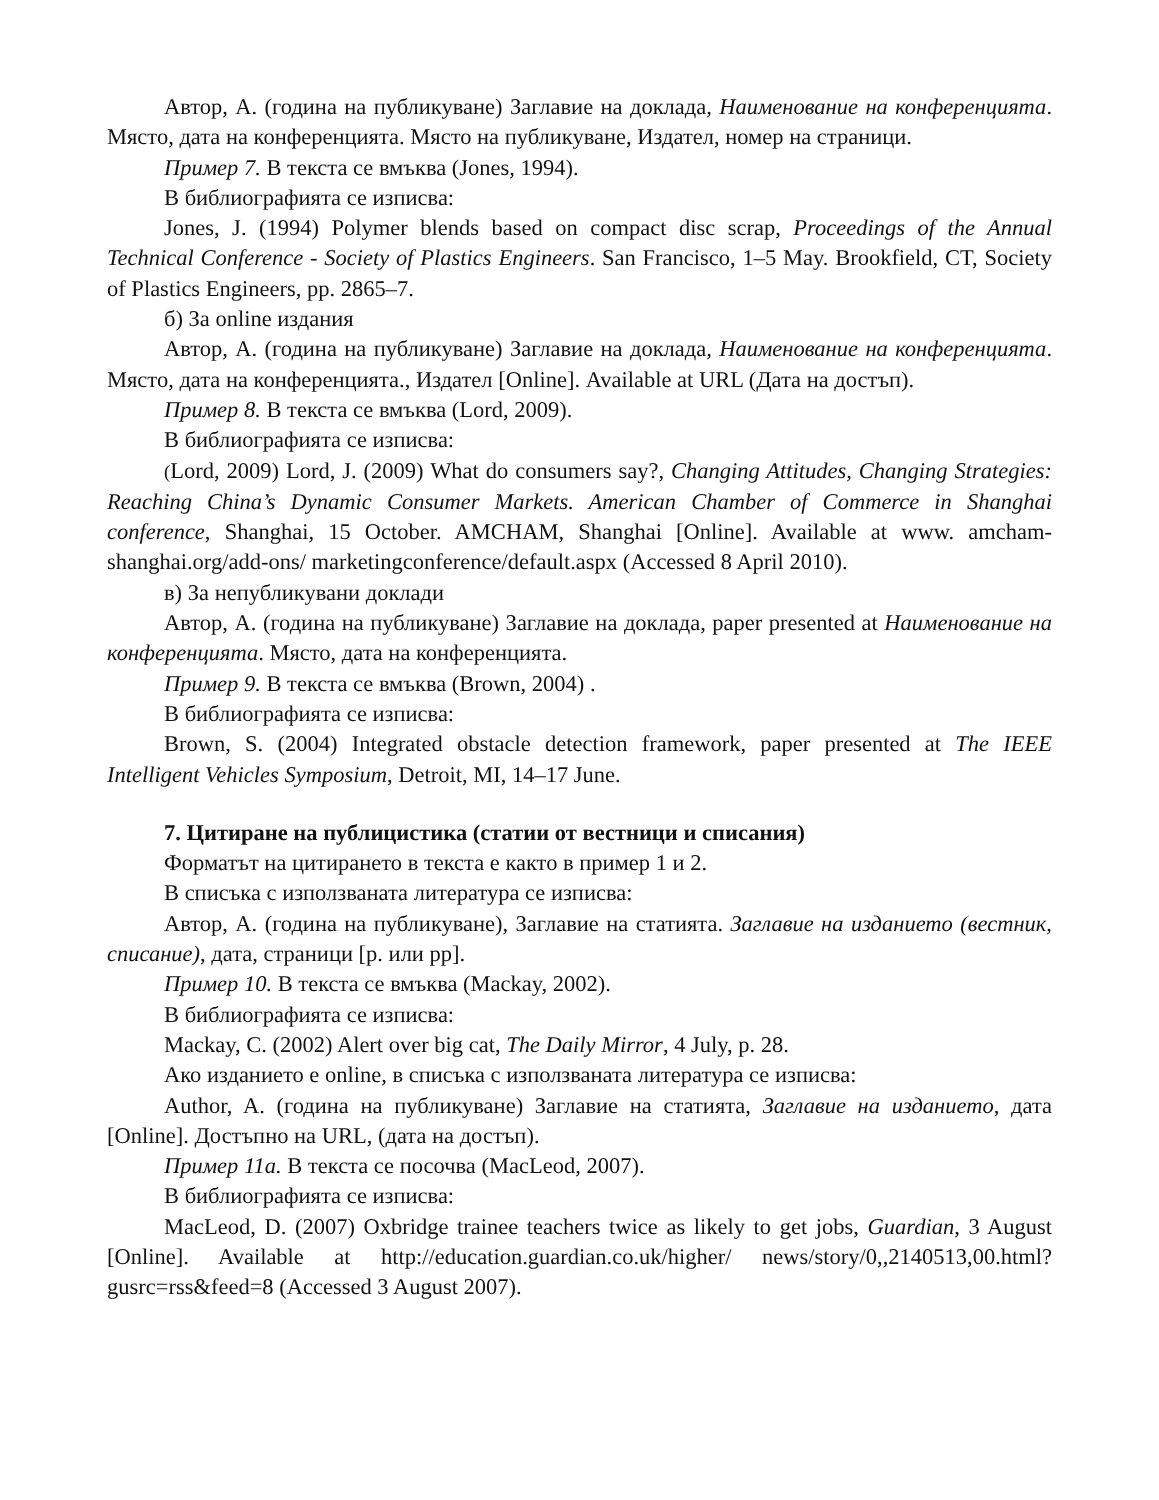Автор, А. (година на публикуване) Заглавие на доклада, Наименование на конференцията. Място, дата на конференцията. Място на публикуване, Издател, номер на страници.
Пример 7. В текста се вмъква (Jones, 1994).
В библиографията се изписва:
Jones, J. (1994) Polymer blends based on compact disc scrap, Proceedings of the Annual Technical Conference - Society of Plastics Engineers. San Francisco, 1–5 May. Brookfield, CT, Society of Plastics Engineers, pp. 2865–7.
б) За online издания
Автор, А. (година на публикуване) Заглавие на доклада, Наименование на конференцията. Място, дата на конференцията., Издател [Online]. Available at URL (Дата на достъп).
Пример 8. В текста се вмъква (Lord, 2009).
В библиографията се изписва:
(Lord, 2009) Lord, J. (2009) What do consumers say?, Changing Attitudes, Changing Strategies: Reaching China’s Dynamic Consumer Markets. American Chamber of Commerce in Shanghai conference, Shanghai, 15 October. AMCHAM, Shanghai [Online]. Available at www. amcham-shanghai.org/add-ons/ marketingconference/default.aspx (Accessed 8 April 2010).
в) За непубликувани доклади
Автор, А. (година на публикуване) Заглавие на доклада, paper presented at Наименование на конференцията. Място, дата на конференцията.
Пример 9. В текста се вмъква (Brown, 2004) .
В библиографията се изписва:
Brown, S. (2004) Integrated obstacle detection framework, paper presented at The IEEE Intelligent Vehicles Symposium, Detroit, MI, 14–17 June.
7. Цитиране на публицистика (статии от вестници и списания)
Форматът на цитирането в текста е както в пример 1 и 2.
В списъка с използваната литература се изписва:
Автор, А. (година на публикуване), Заглавие на статията. Заглавие на изданието (вестник, списание), дата, страници [p. или pp].
Пример 10. В текста се вмъква (Mackay, 2002).
В библиографията се изписва:
Mackay, C. (2002) Alert over big cat, The Daily Mirror, 4 July, p. 28.
Ако изданието е online, в списъка с използваната литература се изписва:
Author, A. (година на публикуване) Заглавие на статията, Заглавие на изданието, дата [Online]. Достъпно на URL, (дата на достъп).
Пример 11a. В текста се посочва (MacLeod, 2007).
В библиографията се изписва:
MacLeod, D. (2007) Oxbridge trainee teachers twice as likely to get jobs, Guardian, 3 August [Online]. Available at http://education.guardian.co.uk/higher/ news/story/0,,2140513,00.html? gusrc=rss&feed=8 (Accessed 3 August 2007).